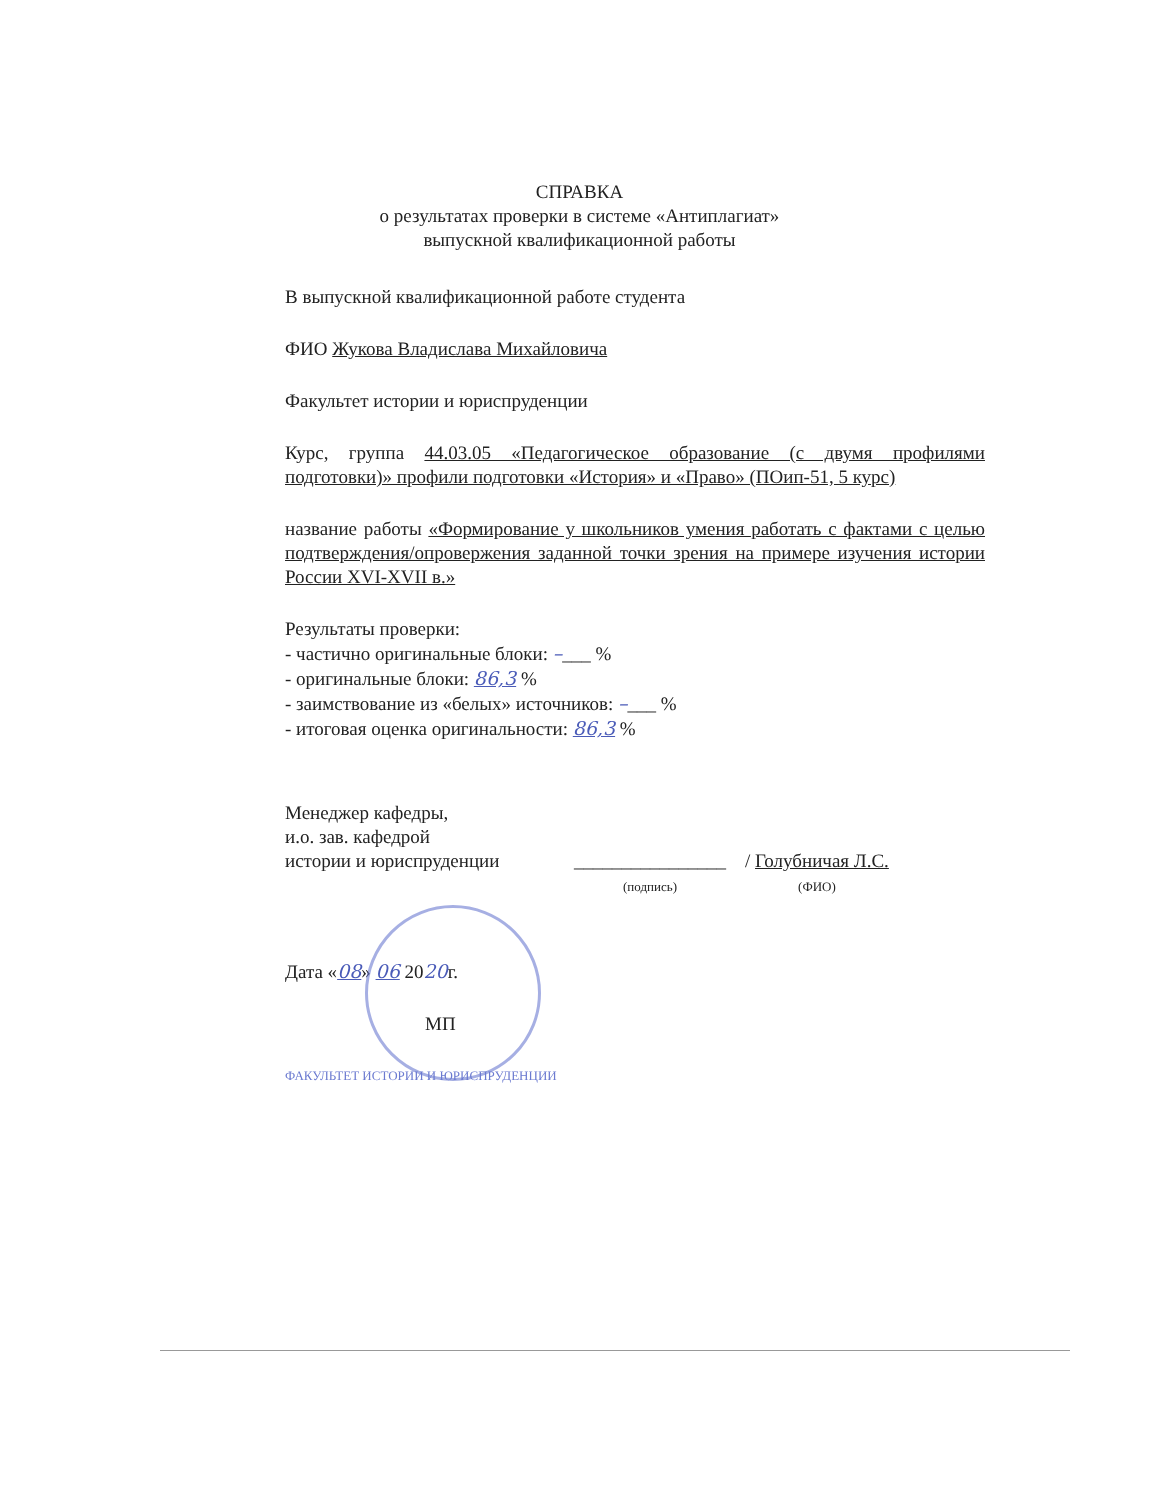СПРАВКА
о результатах проверки в системе «Антиплагиат»
выпускной квалификационной работы
В выпускной квалификационной работе студента
ФИО Жукова Владислава Михайловича
Факультет истории и юриспруденции
Курс, группа 44.03.05 «Педагогическое образование (с двумя профилями подготовки)» профили подготовки «История» и «Право» (ПОип-51, 5 курс)
название работы «Формирование у школьников умения работать с фактами с целью подтверждения/опровержения заданной точки зрения на примере изучения истории России XVI-XVII в.»
Результаты проверки:
- частично оригинальные блоки: –___ %
- оригинальные блоки: 86,3 %
- заимствование из «белых» источников: –___ %
- итоговая оценка оригинальности: 86,3 %
Менеджер кафедры,
и.о. зав. кафедрой
истории и юриспруденции
________________
(подпись)
/ Голубничая Л.С.
(ФИО)
Дата «08» 06 2020г.
МП
ФАКУЛЬТЕТ ИСТОРИИ И ЮРИСПРУДЕНЦИИ